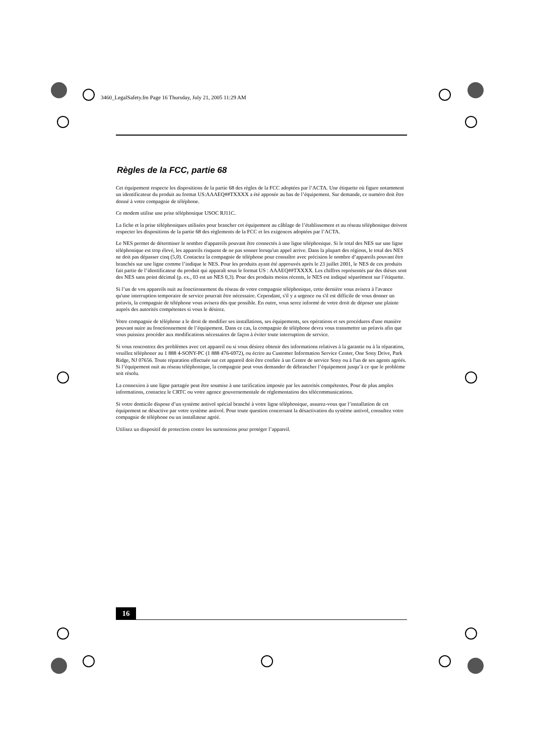3460_LegalSafety.fm Page 16 Thursday, July 21, 2005 11:29 AM
Règles de la FCC, partie 68
Cet équipement respecte les dispositions de la partie 68 des règles de la FCC adoptées par l’ACTA. Une étiquette où figure notamment un identificateur du produit au format US:AAAEQ##TXXXX a été apposée au bas de l’équipement. Sur demande, ce numéro doit être donné à votre compagnie de téléphone.
Ce modem utilise une prise téléphonique USOC RJ11C.
La fiche et la prise téléphoniques utilisées pour brancher cet équipement au câblage de l’établissement et au réseau téléphonique doivent respecter les dispositions de la partie 68 des règlements de la FCC et les exigences adoptées par l’ACTA.
Le NES permet de déterminer le nombre d'appareils pouvant être connectés à une ligne téléphonique. Si le total des NES sur une ligne téléphonique est trop élevé, les appareils risquent de ne pas sonner lorsqu'un appel arrive. Dans la plupart des régions, le total des NES ne doit pas dépasser cinq (5,0). Contactez la compagnie de téléphone pour connaître avec précision le nombre d’appareils pouvant être branchés sur une ligne comme l’indique le NES. Pour les produits ayant été approuvés après le 23 juillet 2001, le NES de ces produits fait partie de l’identificateur du produit qui apparaît sous le format US : AAAEQ##TXXXX. Les chiffres représentés par des dièses sont des NES sans point décimal (p. ex., 03 est un NES 0,3). Pour des produits moins récents, le NES est indiqué séparément sur l’étiquette.
Si l’un de vos appareils nuit au fonctionnement du réseau de votre compagnie téléphonique, cette dernière vous avisera à l'avance qu'une interruption temporaire de service pourrait être nécessaire. Cependant, s'il y a urgence ou s'il est difficile de vous donner un préavis, la compagnie de téléphone vous avisera dès que possible. En outre, vous serez informé de votre droit de déposer une plainte auprès des autorités compétentes si vous le désirez.
Votre compagnie de téléphone a le droit de modifier ses installations, ses équipements, ses opérations et ses procédures d'une manière pouvant nuire au fonctionnement de l’équipement. Dans ce cas, la compagnie de téléphone devra vous transmettre un préavis afin que vous puissiez procéder aux modifications nécessaires de façon à éviter toute interruption de service.
Si vous rencontrez des problèmes avec cet appareil ou si vous désirez obtenir des informations relatives à la garantie ou à la réparation, veuillez téléphoner au 1 888 4-SONY-PC (1 888 476-6972), ou écrire au Customer Information Service Center, One Sony Drive, Park Ridge, NJ 07656. Toute réparation effectuée sur cet appareil doit être confiée à un Centre de service Sony ou à l'un de ses agents agréés. Si l’équipement nuit au réseau téléphonique, la compagnie peut vous demander de débrancher l’équipement jusqu’à ce que le problème soit résolu.
La connexion à une ligne partagée peut être soumise à une tarification imposée par les autorités compétentes. Pour de plus amples informations, contactez le CRTC ou votre agence gouvernementale de réglementation des télécommunications.
Si votre domicile dispose d’un système antivol spécial branché à votre ligne téléphonique, assurez-vous que l’installation de cet équipement ne désactive par votre système antivol. Pour toute question concernant la désactivation du système antivol, consultez votre compagnie de téléphone ou un installateur agréé.
Utilisez un dispositif de protection contre les surtensions pour protéger l’appareil.
16